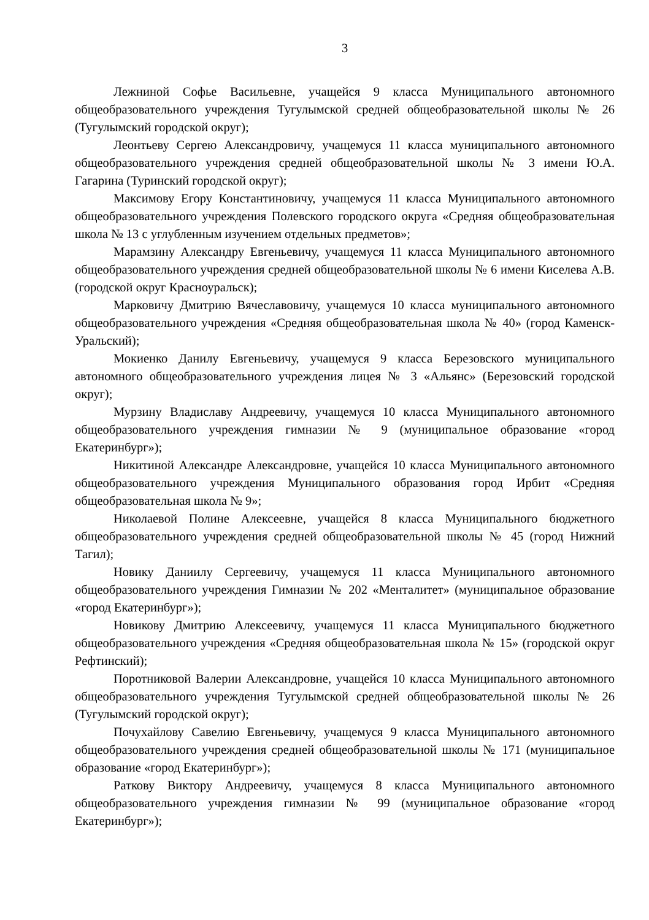3
Лежниной Софье Васильевне, учащейся 9 класса Муниципального автономного общеобразовательного учреждения Тугулымской средней общеобразовательной школы № 26 (Тугулымский городской округ);
Леонтьеву Сергею Александровичу, учащемуся 11 класса муниципального автономного общеобразовательного учреждения средней общеобразовательной школы № 3 имени Ю.А. Гагарина (Туринский городской округ);
Максимову Егору Константиновичу, учащемуся 11 класса Муниципального автономного общеобразовательного учреждения Полевского городского округа «Средняя общеобразовательная школа № 13 с углубленным изучением отдельных предметов»;
Марамзину Александру Евгеньевичу, учащемуся 11 класса Муниципального автономного общеобразовательного учреждения средней общеобразовательной школы № 6 имени Киселева А.В. (городской округ Красноуральск);
Марковичу Дмитрию Вячеславовичу, учащемуся 10 класса муниципального автономного общеобразовательного учреждения «Средняя общеобразовательная школа № 40» (город Каменск-Уральский);
Мокиенко Данилу Евгеньевичу, учащемуся 9 класса Березовского муниципального автономного общеобразовательного учреждения лицея № 3 «Альянс» (Березовский городской округ);
Мурзину Владиславу Андреевичу, учащемуся 10 класса Муниципального автономного общеобразовательного учреждения гимназии № 9 (муниципальное образование «город Екатеринбург»);
Никитиной Александре Александровне, учащейся 10 класса Муниципального автономного общеобразовательного учреждения Муниципального образования город Ирбит «Средняя общеобразовательная школа № 9»;
Николаевой Полине Алексеевне, учащейся 8 класса Муниципального бюджетного общеобразовательного учреждения средней общеобразовательной школы № 45 (город Нижний Тагил);
Новику Даниилу Сергеевичу, учащемуся 11 класса Муниципального автономного общеобразовательного учреждения Гимназии № 202 «Менталитет» (муниципальное образование «город Екатеринбург»);
Новикову Дмитрию Алексеевичу, учащемуся 11 класса Муниципального бюджетного общеобразовательного учреждения «Средняя общеобразовательная школа № 15» (городской округ Рефтинский);
Поротниковой Валерии Александровне, учащейся 10 класса Муниципального автономного общеобразовательного учреждения Тугулымской средней общеобразовательной школы № 26 (Тугулымский городской округ);
Почухайлову Савелию Евгеньевичу, учащемуся 9 класса Муниципального автономного общеобразовательного учреждения средней общеобразовательной школы № 171 (муниципальное образование «город Екатеринбург»);
Раткову Виктору Андреевичу, учащемуся 8 класса Муниципального автономного общеобразовательного учреждения гимназии № 99 (муниципальное образование «город Екатеринбург»);